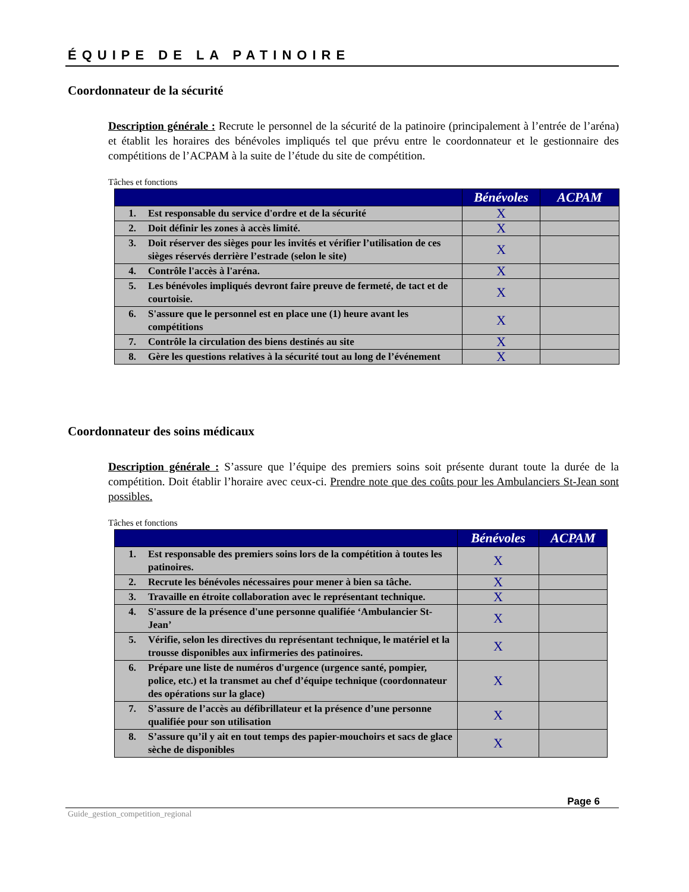ÉQUIPE DE LA PATINOIRE
Coordonnateur de la sécurité
Description générale : Recrute le personnel de la sécurité de la patinoire (principalement à l’entrée de l’aréna) et établit les horaires des bénévoles impliqués tel que prévu entre le coordonnateur et le gestionnaire des compétitions de l’ACPAM à la suite de l’étude du site de compétition.
Tâches et fonctions
| | | Bénévoles | ACPAM |
| --- | --- | --- | --- |
| 1. | Est responsable du service d'ordre et de la sécurité | X | |
| 2. | Doit définir les zones à accès limité. | X | |
| 3. | Doit réserver des sièges pour les invités et vérifier l’utilisation de ces sièges réservés derrière l’estrade (selon le site) | X | |
| 4. | Contrôle l'accès à l'aréna. | X | |
| 5. | Les bénévoles impliqués devront faire preuve de fermeté, de tact et de courtoisie. | X | |
| 6. | S'assure que le personnel est en place une (1) heure avant les compétitions | X | |
| 7. | Contrôle la circulation des biens destinés au site | X | |
| 8. | Gère les questions relatives à la sécurité tout au long de l’événement | X | |
Coordonnateur des soins médicaux
Description générale : S’assure que l’équipe des premiers soins soit présente durant toute la durée de la compétition. Doit établir l’horaire avec ceux-ci. Prendre note que des coûts pour les Ambulanciers St-Jean sont possibles.
Tâches et fonctions
| | | Bénévoles | ACPAM |
| --- | --- | --- | --- |
| 1. | Est responsable des premiers soins lors de la compétition à toutes les patinoires. | X | |
| 2. | Recrute les bénévoles nécessaires pour mener à bien sa tâche. | X | |
| 3. | Travaille en étroite collaboration avec le représentant technique. | X | |
| 4. | S'assure de la présence d'une personne qualifiée ‘Ambulancier St-Jean’ | X | |
| 5. | Vérifie, selon les directives du représentant technique, le matériel et la trousse disponibles aux infirmeries des patinoires. | X | |
| 6. | Prépare une liste de numéros d'urgence (urgence santé, pompier, police, etc.) et la transmet au chef d’équipe technique (coordonnateur des opérations sur la glace) | X | |
| 7. | S’assure de l’accès au défibrillateur et la présence d’une personne qualifiée pour son utilisation | X | |
| 8. | S’assure qu’il y ait en tout temps des papier-mouchoirs et sacs de glace sèche de disponibles | X | |
Page 6
Guide_gestion_competition_regional